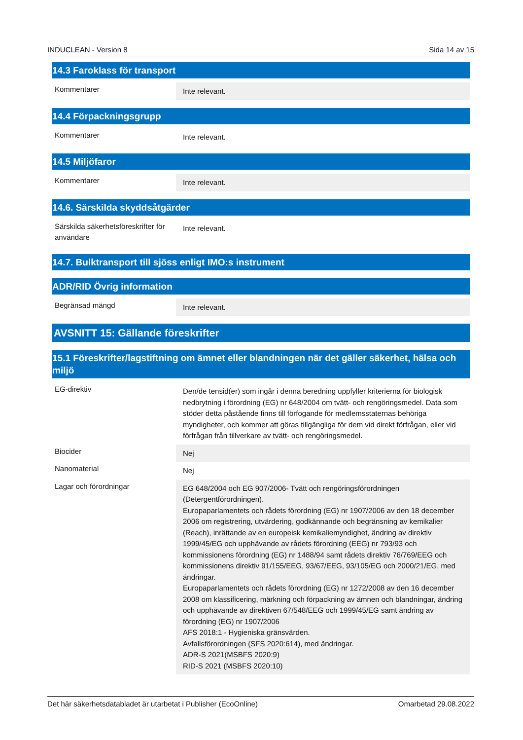INDUCLEAN - Version 8 Sida 14 av 15
14.3 Faroklass för transport
| Kommentarer | Inte relevant. |
14.4 Förpackningsgrupp
| Kommentarer | Inte relevant. |
14.5 Miljöfaror
| Kommentarer | Inte relevant. |
14.6. Särskilda skyddsåtgärder
| Särskilda säkerhetsföreskrifter för användare | Inte relevant. |
14.7. Bulktransport till sjöss enligt IMO:s instrument
ADR/RID Övrig information
| Begränsad mängd | Inte relevant. |
AVSNITT 15: Gällande föreskrifter
15.1 Föreskrifter/lagstiftning om ämnet eller blandningen när det gäller säkerhet, hälsa och miljö
| EG-direktiv | Den/de tensid(er) som ingår i denna beredning uppfyller kriterierna för biologisk nedbrytning i förordning (EG) nr 648/2004 om tvätt- och rengöringsmedel. Data som stöder detta påstående finns till förfogande för medlemsstaternas behöriga myndigheter, och kommer att göras tillgängliga för dem vid direkt förfrågan, eller vid förfrågan från tillverkare av tvätt- och rengöringsmedel. |
| Biocider | Nej |
| Nanomaterial | Nej |
| Lagar och förordningar | EG 648/2004 och EG 907/2006- Tvätt och rengöringsförordningen (Detergentförordningen). Europaparlamentets och rådets förordning (EG) nr 1907/2006 av den 18 december 2006 om registrering, utvärdering, godkännande och begränsning av kemikalier (Reach), inrättande av en europeisk kemikaliemyndighet, ändring av direktiv 1999/45/EG och upphävande av rådets förordning (EEG) nr 793/93 och kommissionens förordning (EG) nr 1488/94 samt rådets direktiv 76/769/EEG och kommissionens direktiv 91/155/EEG, 93/67/EEG, 93/105/EG och 2000/21/EG, med ändringar. Europaparlamentets och rådets förordning (EG) nr 1272/2008 av den 16 december 2008 om klassificering, märkning och förpackning av ämnen och blandningar, ändring och upphävande av direktiven 67/548/EEG och 1999/45/EG samt ändring av förordning (EG) nr 1907/2006 AFS 2018:1 - Hygieniska gränsvärden. Avfallsförordningen (SFS 2020:614), med ändringar. ADR-S 2021(MSBFS 2020:9) RID-S 2021 (MSBFS 2020:10) |
Det här säkerhetsdatabladet är utarbetat i Publisher (EcoOnline) Omarbetad 29.08.2022